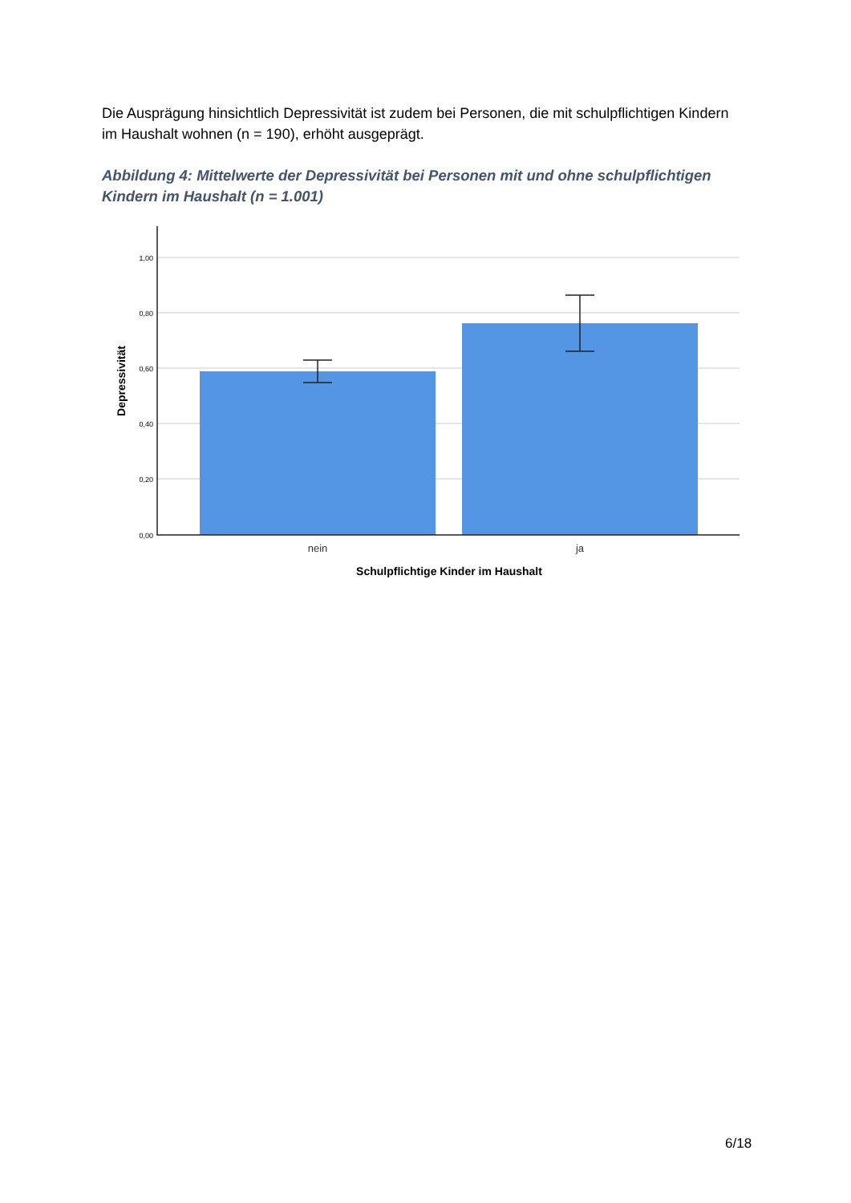Die Ausprägung hinsichtlich Depressivität ist zudem bei Personen, die mit schulpflichtigen Kindern im Haushalt wohnen (n = 190), erhöht ausgeprägt.
Abbildung 4: Mittelwerte der Depressivität bei Personen mit und ohne schulpflichtigen Kindern im Haushalt (n = 1.001)
1,00
0,80
0,60
0,40
0,20
0,00
nein
ja
Schulpflichtige Kinder im Haushalt
Depressivität
6/18